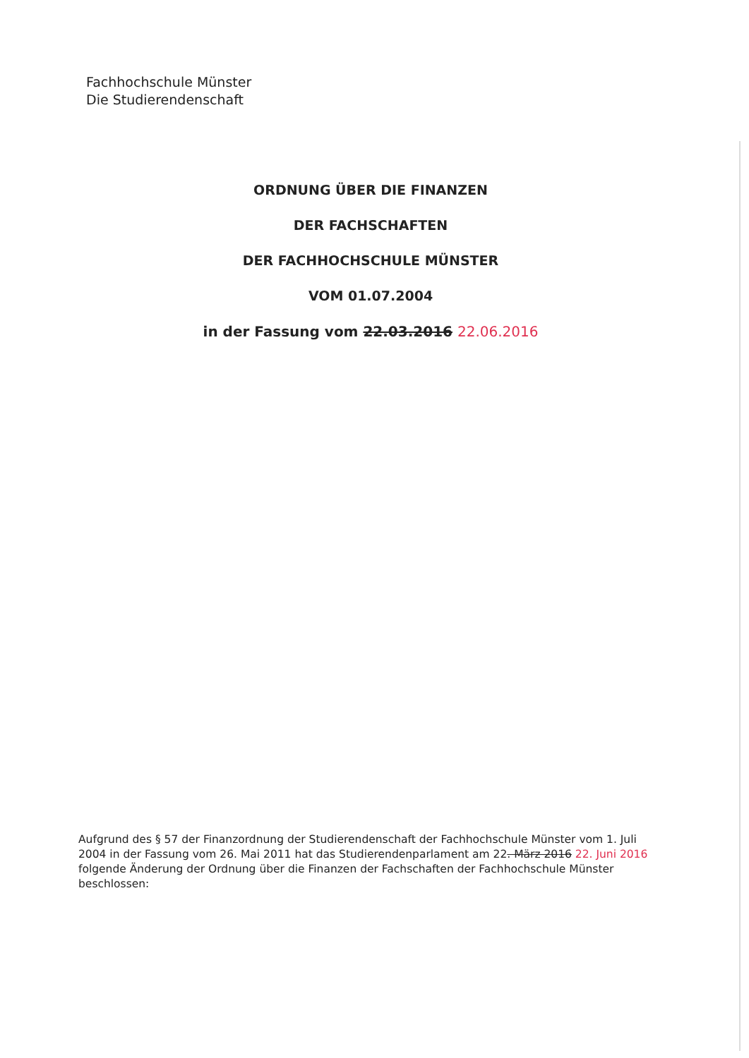Fachhochschule Münster
Die Studierendenschaft
ORDNUNG ÜBER DIE FINANZEN
DER FACHSCHAFTEN
DER FACHHOCHSCHULE MÜNSTER
VOM 01.07.2004
in der Fassung vom 22.03.2016 22.06.2016
Aufgrund des § 57 der Finanzordnung der Studierendenschaft der Fachhochschule Münster vom 1. Juli 2004 in der Fassung vom 26. Mai 2011 hat das Studierendenparlament am 22. März 2016 22. Juni 2016 folgende Änderung der Ordnung über die Finanzen der Fachschaften der Fachhochschule Münster beschlossen: